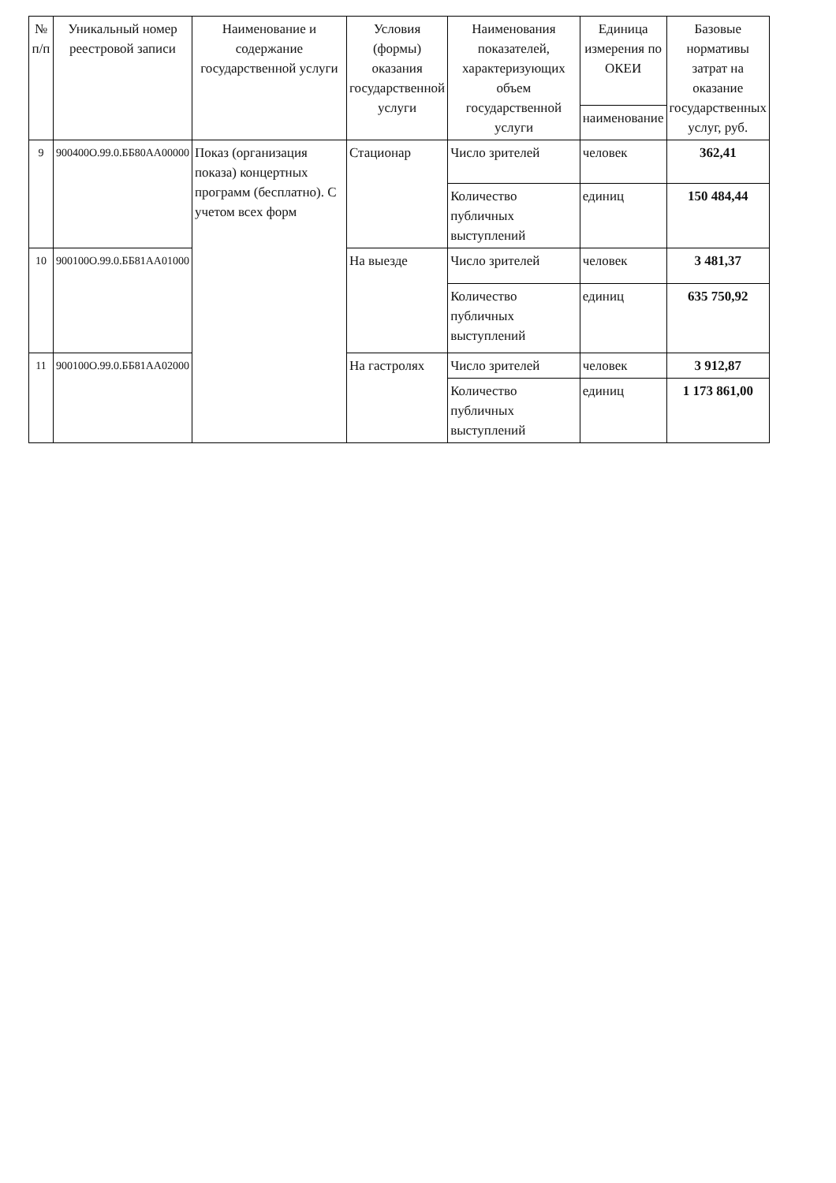| № п/п | Уникальный номер реестровой записи | Наименование и содержание государственной услуги | Условия (формы) оказания государственной услуги | Наименования показателей, характеризующих объем государственной услуги | Единица измерения по ОКЕИ | Базовые нормативы затрат на оказание государственных услуг, руб. |
| --- | --- | --- | --- | --- | --- | --- |
| | | | | | наименование | |
| 9 | 900400О.99.0.ББ80АА00000 | Показ (организация показа) концертных программ (бесплатно). С учетом всех форм | Стационар | Число зрителей | человек | 362,41 |
| | | | | Количество публичных выступлений | единиц | 150 484,44 |
| 10 | 900100О.99.0.ББ81АА01000 | | На выезде | Число зрителей | человек | 3 481,37 |
| | | | | Количество публичных выступлений | единиц | 635 750,92 |
| 11 | 900100О.99.0.ББ81АА02000 | | На гастролях | Число зрителей | человек | 3 912,87 |
| | | | | Количество публичных выступлений | единиц | 1 173 861,00 |